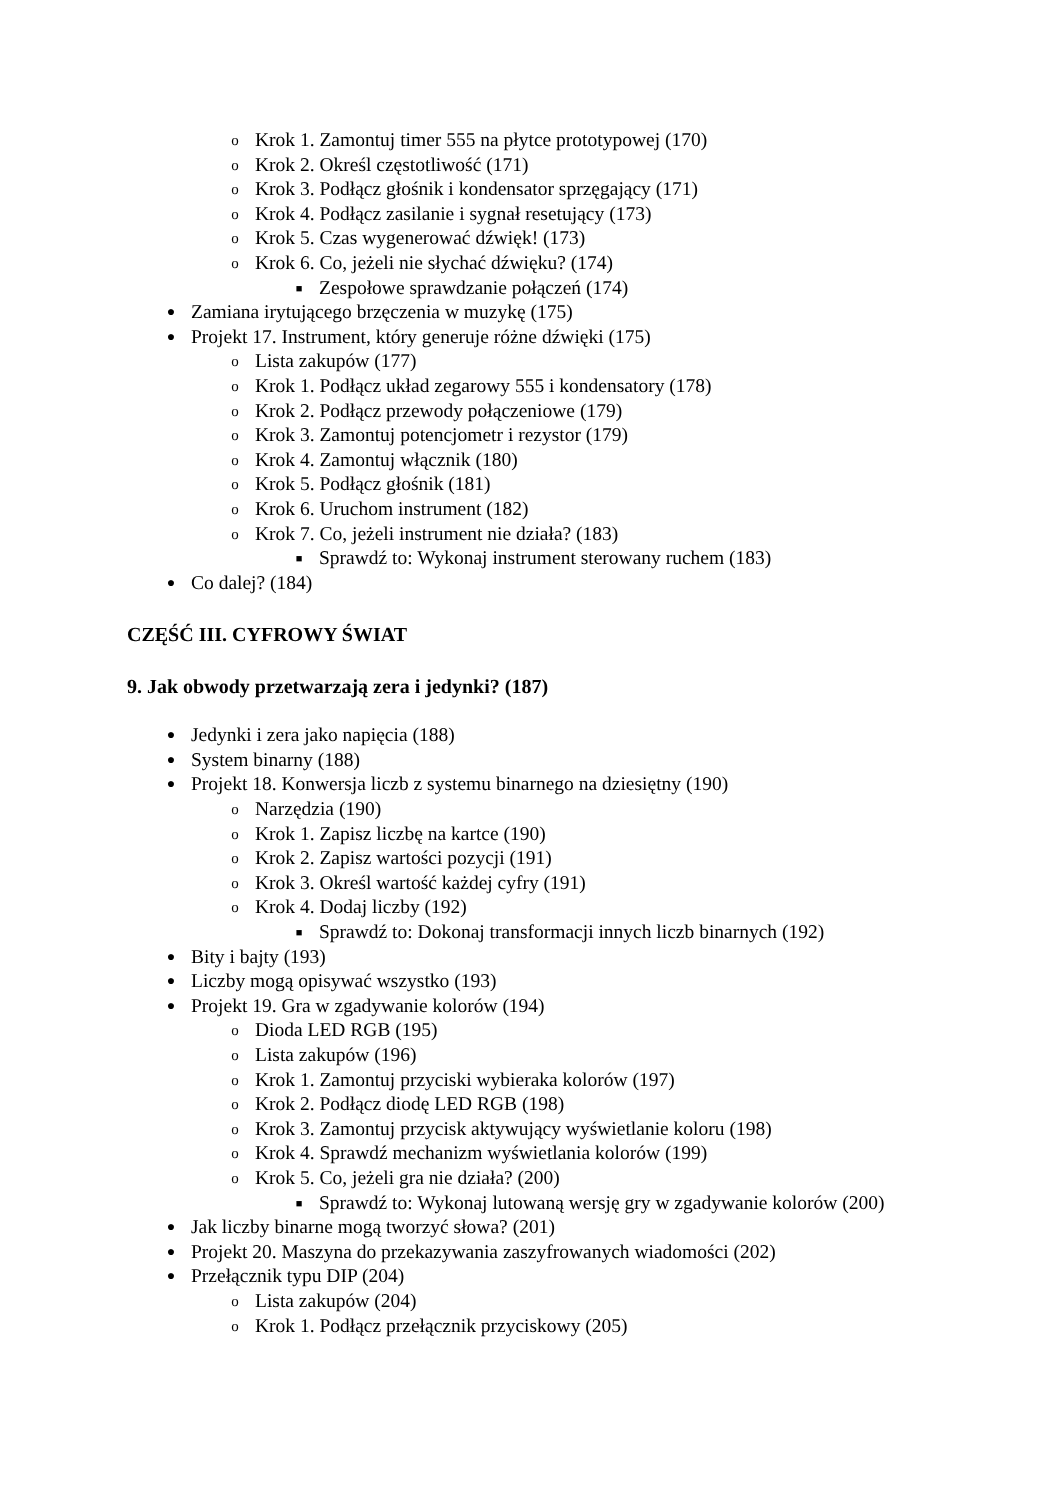o Krok 1. Zamontuj timer 555 na płytce prototypowej (170)
o Krok 2. Określ częstotliwość (171)
o Krok 3. Podłącz głośnik i kondensator sprzęgający (171)
o Krok 4. Podłącz zasilanie i sygnał resetujący (173)
o Krok 5. Czas wygenerować dźwięk! (173)
o Krok 6. Co, jeżeli nie słychać dźwięku? (174)
■ Zespołowe sprawdzanie połączeń (174)
● Zamiana irytującego brzęczenia w muzykę (175)
● Projekt 17. Instrument, który generuje różne dźwięki (175)
o Lista zakupów (177)
o Krok 1. Podłącz układ zegarowy 555 i kondensatory (178)
o Krok 2. Podłącz przewody połączeniowe (179)
o Krok 3. Zamontuj potencjometr i rezystor (179)
o Krok 4. Zamontuj włącznik (180)
o Krok 5. Podłącz głośnik (181)
o Krok 6. Uruchom instrument (182)
o Krok 7. Co, jeżeli instrument nie działa? (183)
■ Sprawdź to: Wykonaj instrument sterowany ruchem (183)
● Co dalej? (184)
CZĘŚĆ III. CYFROWY ŚWIAT
9. Jak obwody przetwarzają zera i jedynki? (187)
● Jedynki i zera jako napięcia (188)
● System binarny (188)
● Projekt 18. Konwersja liczb z systemu binarnego na dziesiętny (190)
o Narzędzia (190)
o Krok 1. Zapisz liczbę na kartce (190)
o Krok 2. Zapisz wartości pozycji (191)
o Krok 3. Określ wartość każdej cyfry (191)
o Krok 4. Dodaj liczby (192)
■ Sprawdź to: Dokonaj transformacji innych liczb binarnych (192)
● Bity i bajty (193)
● Liczby mogą opisywać wszystko (193)
● Projekt 19. Gra w zgadywanie kolorów (194)
o Dioda LED RGB (195)
o Lista zakupów (196)
o Krok 1. Zamontuj przyciski wybieraka kolorów (197)
o Krok 2. Podłącz diodę LED RGB (198)
o Krok 3. Zamontuj przycisk aktywujący wyświetlanie koloru (198)
o Krok 4. Sprawdź mechanizm wyświetlania kolorów (199)
o Krok 5. Co, jeżeli gra nie działa? (200)
■ Sprawdź to: Wykonaj lutowaną wersję gry w zgadywanie kolorów (200)
● Jak liczby binarne mogą tworzyć słowa? (201)
● Projekt 20. Maszyna do przekazywania zaszyfrowanych wiadomości (202)
● Przełącznik typu DIP (204)
o Lista zakupów (204)
o Krok 1. Podłącz przełącznik przyciskowy (205)